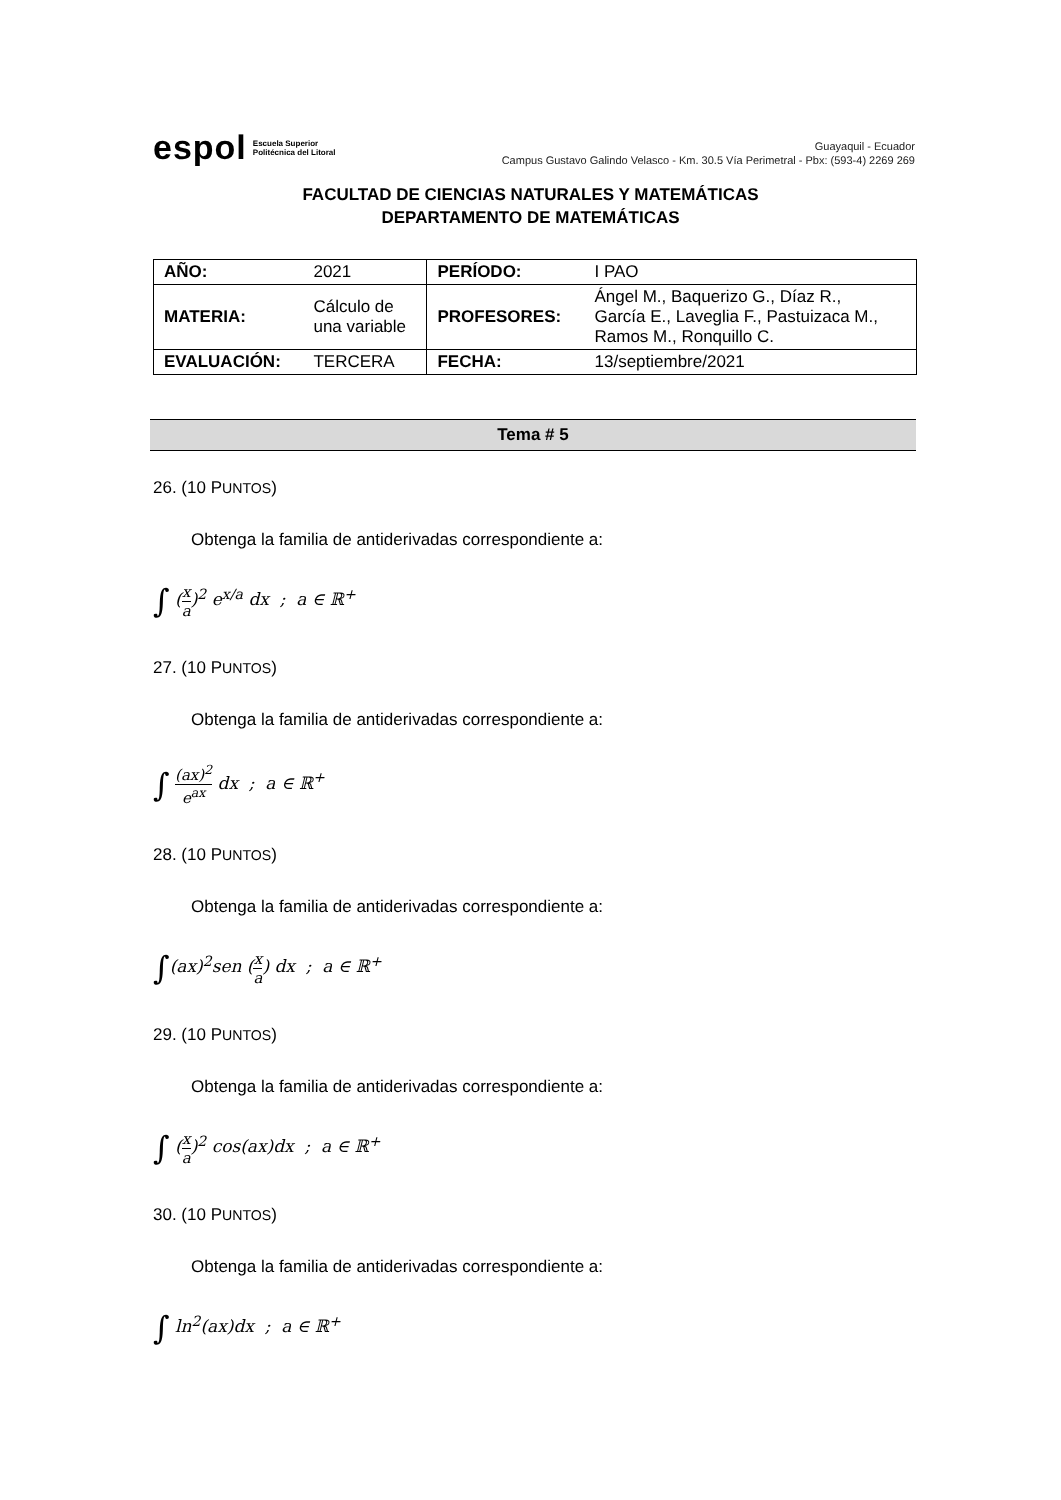espol Escuela Superior
Politécnica del Litoral
Guayaquil - Ecuador
Campus Gustavo Galindo Velasco - Km. 30.5 Vía Perimetral - Pbx: (593-4) 2269 269
FACULTAD DE CIENCIAS NATURALES Y MATEMÁTICAS
DEPARTAMENTO DE MATEMÁTICAS
| AÑO: | 2021 | PERÍODO: | I PAO |
| MATERIA: | Cálculo de una variable | PROFESORES: | Ángel M., Baquerizo G., Díaz R., García E., Laveglia F., Pastuizaca M., Ramos M., Ronquillo C. |
| EVALUACIÓN: | TERCERA | FECHA: | 13/septiembre/2021 |
Tema # 5
26. (10 PUNTOS)
Obtenga la familia de antiderivadas correspondiente a:
∫ (x a)<sup>2</sup> e<sup>x/a</sup> dx ; a ∈ ℝ<sup>+</sup>
27. (10 PUNTOS)
Obtenga la familia de antiderivadas correspondiente a:
∫ (ax)<sup>2</sup> e<sup>ax</sup> dx ; a ∈ ℝ<sup>+</sup>
28. (10 PUNTOS)
Obtenga la familia de antiderivadas correspondiente a:
∫(ax)<sup>2</sup>sen (x a) dx ; a ∈ ℝ<sup>+</sup>
29. (10 PUNTOS)
Obtenga la familia de antiderivadas correspondiente a:
∫ (x a)<sup>2</sup> cos(ax)dx ; a ∈ ℝ<sup>+</sup>
30. (10 PUNTOS)
Obtenga la familia de antiderivadas correspondiente a:
∫ ln<sup>2</sup>(ax)dx ; a ∈ ℝ<sup>+</sup>